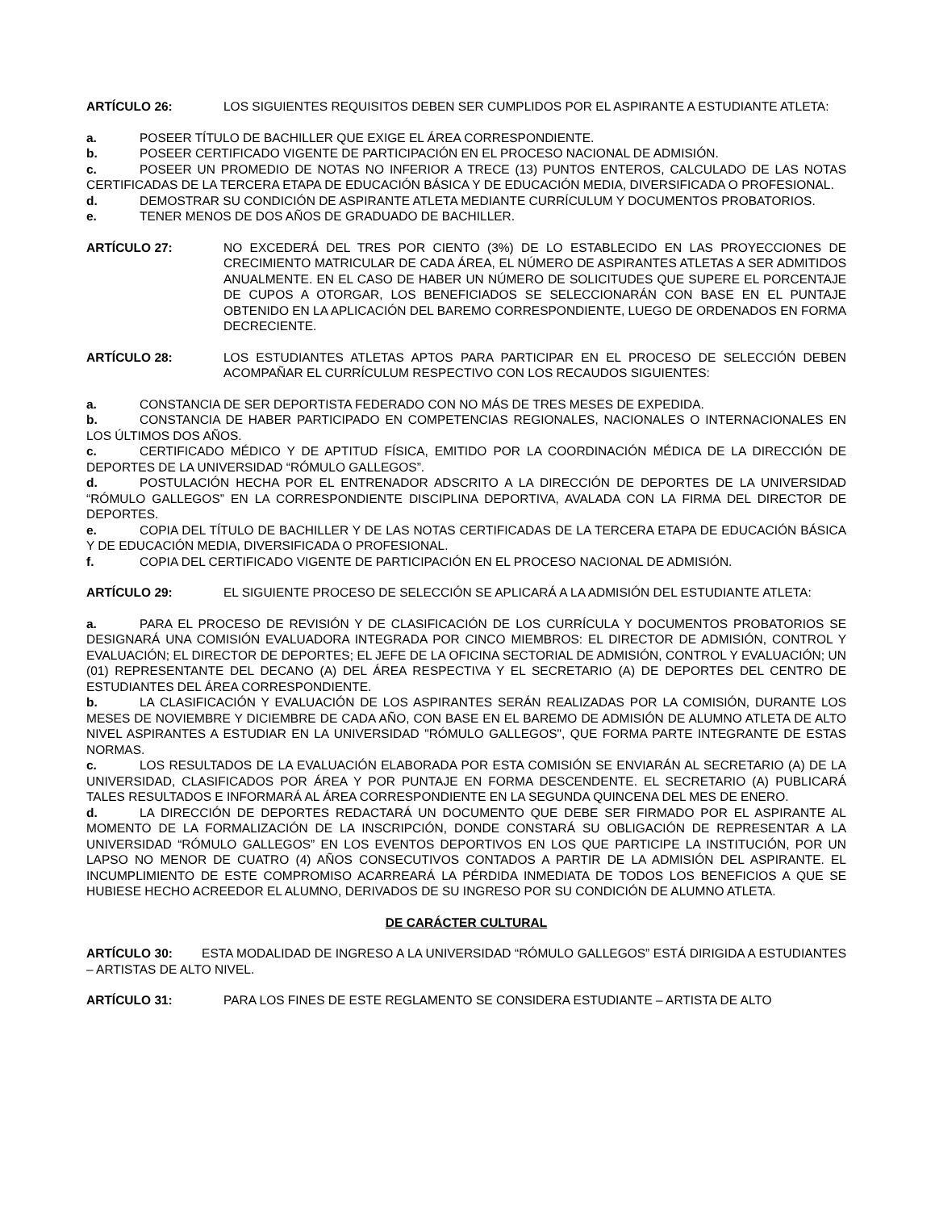ARTÍCULO 26: LOS SIGUIENTES REQUISITOS DEBEN SER CUMPLIDOS POR EL ASPIRANTE A ESTUDIANTE ATLETA:
a. POSEER TÍTULO DE BACHILLER QUE EXIGE EL ÁREA CORRESPONDIENTE.
b. POSEER CERTIFICADO VIGENTE DE PARTICIPACIÓN EN EL PROCESO NACIONAL DE ADMISIÓN.
c. POSEER UN PROMEDIO DE NOTAS NO INFERIOR A TRECE (13) PUNTOS ENTEROS, CALCULADO DE LAS NOTAS CERTIFICADAS DE LA TERCERA ETAPA DE EDUCACIÓN BÁSICA Y DE EDUCACIÓN MEDIA, DIVERSIFICADA O PROFESIONAL.
d. DEMOSTRAR SU CONDICIÓN DE ASPIRANTE ATLETA MEDIANTE CURRÍCULUM Y DOCUMENTOS PROBATORIOS.
e. TENER MENOS DE DOS AÑOS DE GRADUADO DE BACHILLER.
ARTÍCULO 27: NO EXCEDERÁ DEL TRES POR CIENTO (3%) DE LO ESTABLECIDO EN LAS PROYECCIONES DE CRECIMIENTO MATRICULAR DE CADA ÁREA, EL NÚMERO DE ASPIRANTES ATLETAS A SER ADMITIDOS ANUALMENTE. EN EL CASO DE HABER UN NÚMERO DE SOLICITUDES QUE SUPERE EL PORCENTAJE DE CUPOS A OTORGAR, LOS BENEFICIADOS SE SELECCIONARÁN CON BASE EN EL PUNTAJE OBTENIDO EN LA APLICACIÓN DEL BAREMO CORRESPONDIENTE, LUEGO DE ORDENADOS EN FORMA DECRECIENTE.
ARTÍCULO 28: LOS ESTUDIANTES ATLETAS APTOS PARA PARTICIPAR EN EL PROCESO DE SELECCIÓN DEBEN ACOMPAÑAR EL CURRÍCULUM RESPECTIVO CON LOS RECAUDOS SIGUIENTES:
a. CONSTANCIA DE SER DEPORTISTA FEDERADO CON NO MÁS DE TRES MESES DE EXPEDIDA.
b. CONSTANCIA DE HABER PARTICIPADO EN COMPETENCIAS REGIONALES, NACIONALES O INTERNACIONALES EN LOS ÚLTIMOS DOS AÑOS.
c. CERTIFICADO MÉDICO Y DE APTITUD FÍSICA, EMITIDO POR LA COORDINACIÓN MÉDICA DE LA DIRECCIÓN DE DEPORTES DE LA UNIVERSIDAD “RÓMULO GALLEGOS”.
d. POSTULACIÓN HECHA POR EL ENTRENADOR ADSCRITO A LA DIRECCIÓN DE DEPORTES DE LA UNIVERSIDAD “RÓMULO GALLEGOS” EN LA CORRESPONDIENTE DISCIPLINA DEPORTIVA, AVALADA CON LA FIRMA DEL DIRECTOR DE DEPORTES.
e. COPIA DEL TÍTULO DE BACHILLER Y DE LAS NOTAS CERTIFICADAS DE LA TERCERA ETAPA DE EDUCACIÓN BÁSICA Y DE EDUCACIÓN MEDIA, DIVERSIFICADA O PROFESIONAL.
f. COPIA DEL CERTIFICADO VIGENTE DE PARTICIPACIÓN EN EL PROCESO NACIONAL DE ADMISIÓN.
ARTÍCULO 29: EL SIGUIENTE PROCESO DE SELECCIÓN SE APLICARÁ A LA ADMISIÓN DEL ESTUDIANTE ATLETA:
a. PARA EL PROCESO DE REVISIÓN Y DE CLASIFICACIÓN DE LOS CURRÍCULA Y DOCUMENTOS PROBATORIOS SE DESIGNARÁ UNA COMISIÓN EVALUADORA INTEGRADA POR CINCO MIEMBROS: EL DIRECTOR DE ADMISIÓN, CONTROL Y EVALUACIÓN; EL DIRECTOR DE DEPORTES; EL JEFE DE LA OFICINA SECTORIAL DE ADMISIÓN, CONTROL Y EVALUACIÓN; UN (01) REPRESENTANTE DEL DECANO (A) DEL ÁREA RESPECTIVA Y EL SECRETARIO (A) DE DEPORTES DEL CENTRO DE ESTUDIANTES DEL ÁREA CORRESPONDIENTE.
b. LA CLASIFICACIÓN Y EVALUACIÓN DE LOS ASPIRANTES SERÁN REALIZADAS POR LA COMISIÓN, DURANTE LOS MESES DE NOVIEMBRE Y DICIEMBRE DE CADA AÑO, CON BASE EN EL BAREMO DE ADMISIÓN DE ALUMNO ATLETA DE ALTO NIVEL ASPIRANTES A ESTUDIAR EN LA UNIVERSIDAD "RÓMULO GALLEGOS", QUE FORMA PARTE INTEGRANTE DE ESTAS NORMAS.
c. LOS RESULTADOS DE LA EVALUACIÓN ELABORADA POR ESTA COMISIÓN SE ENVIARÁN AL SECRETARIO (A) DE LA UNIVERSIDAD, CLASIFICADOS POR ÁREA Y POR PUNTAJE EN FORMA DESCENDENTE. EL SECRETARIO (A) PUBLICARÁ TALES RESULTADOS E INFORMARÁ AL ÁREA CORRESPONDIENTE EN LA SEGUNDA QUINCENA DEL MES DE ENERO.
d. LA DIRECCIÓN DE DEPORTES REDACTARÁ UN DOCUMENTO QUE DEBE SER FIRMADO POR EL ASPIRANTE AL MOMENTO DE LA FORMALIZACIÓN DE LA INSCRIPCIÓN, DONDE CONSTARÁ SU OBLIGACIÓN DE REPRESENTAR A LA UNIVERSIDAD “RÓMULO GALLEGOS” EN LOS EVENTOS DEPORTIVOS EN LOS QUE PARTICIPE LA INSTITUCIÓN, POR UN LAPSO NO MENOR DE CUATRO (4) AÑOS CONSECUTIVOS CONTADOS A PARTIR DE LA ADMISIÓN DEL ASPIRANTE. EL INCUMPLIMIENTO DE ESTE COMPROMISO ACARREARÁ LA PÉRDIDA INMEDIATA DE TODOS LOS BENEFICIOS A QUE SE HUBIESE HECHO ACREEDOR EL ALUMNO, DERIVADOS DE SU INGRESO POR SU CONDICIÓN DE ALUMNO ATLETA.
DE CARÁCTER CULTURAL
ARTÍCULO 30: ESTA MODALIDAD DE INGRESO A LA UNIVERSIDAD “RÓMULO GALLEGOS” ESTÁ DIRIGIDA A ESTUDIANTES – ARTISTAS DE ALTO NIVEL.
ARTÍCULO 31: PARA LOS FINES DE ESTE REGLAMENTO SE CONSIDERA ESTUDIANTE – ARTISTA DE ALTO